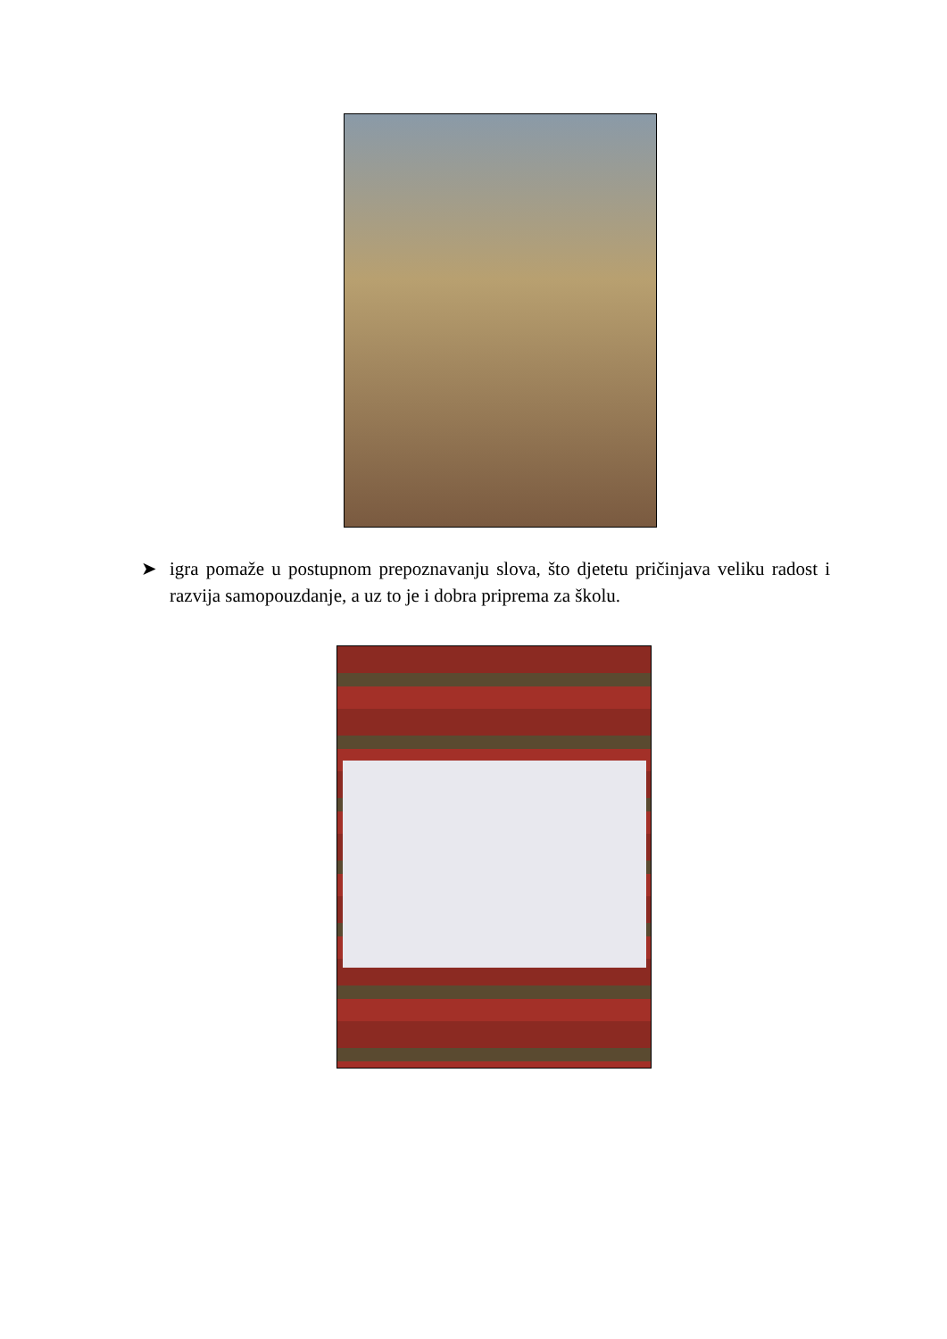➤ igra pomaže u postupnom prepoznavanju slova, što djetetu pričinjava veliku radost i razvija samopouzdanje, a uz to je i dobra priprema za školu.